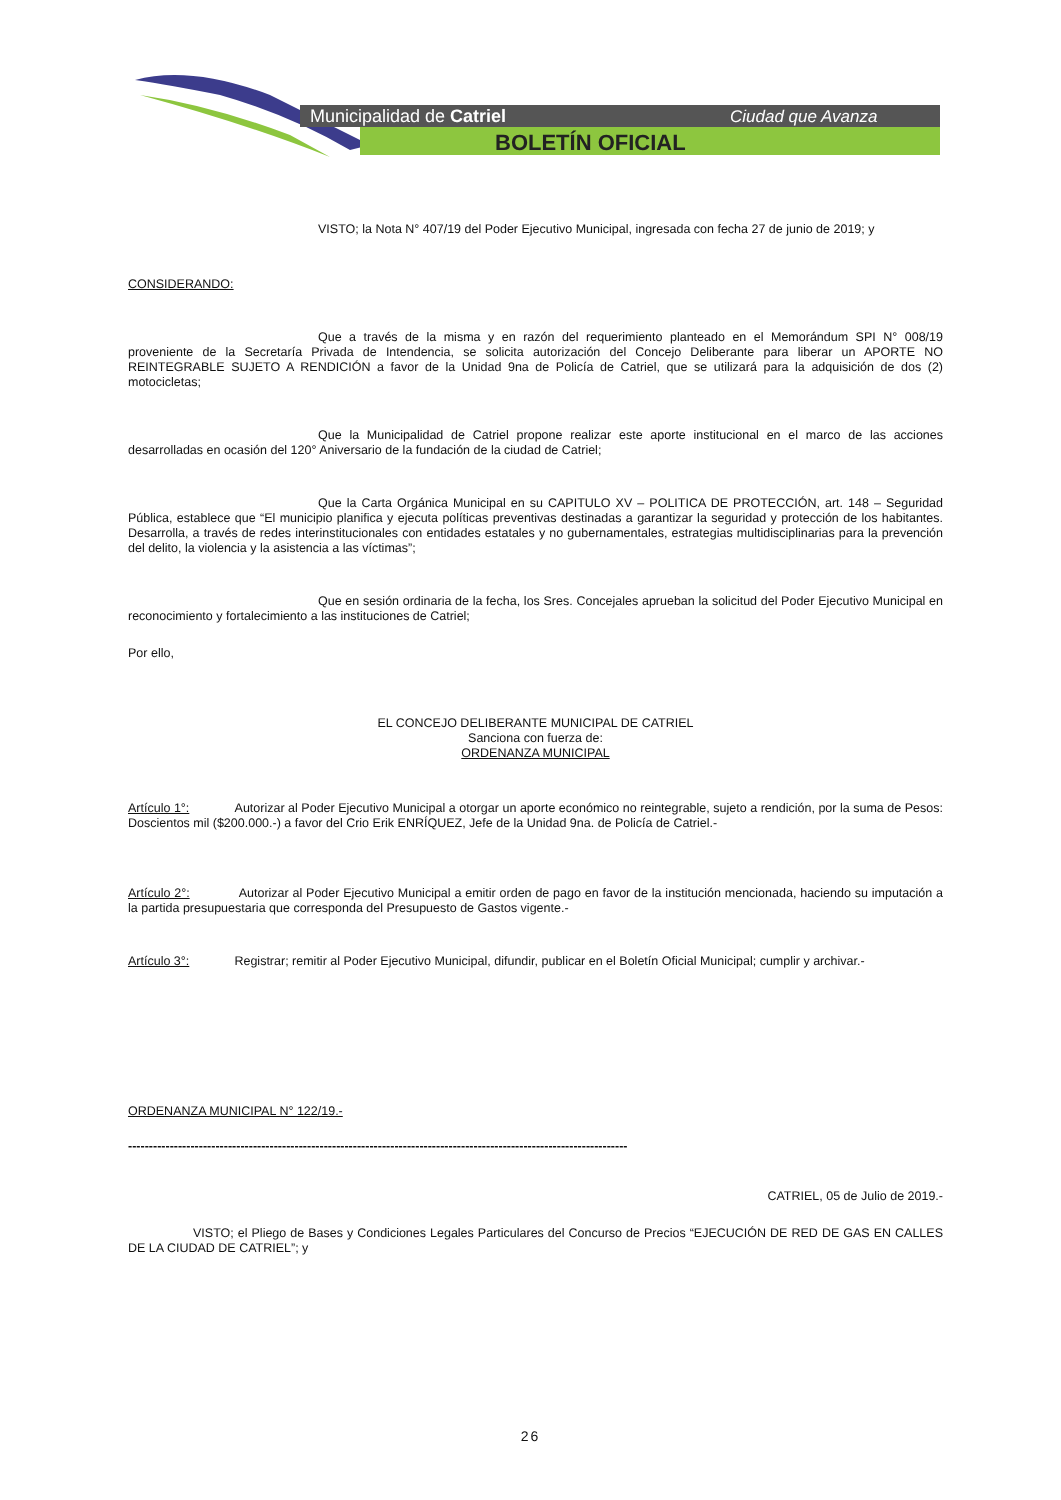Municipalidad de Catriel
Ciudad que Avanza
BOLETÍN OFICIAL
VISTO; la Nota N° 407/19 del Poder Ejecutivo Municipal, ingresada con fecha 27 de junio de 2019; y
CONSIDERANDO:
Que a través de la misma y en razón del requerimiento planteado en el Memorándum SPI N° 008/19 proveniente de la Secretaría Privada de Intendencia, se solicita autorización del Concejo Deliberante para liberar un APORTE NO REINTEGRABLE SUJETO A RENDICIÓN a favor de la Unidad 9na de Policía de Catriel, que se utilizará para la adquisición de dos (2) motocicletas;
Que la Municipalidad de Catriel propone realizar este aporte institucional en el marco de las acciones desarrolladas en ocasión del 120° Aniversario de la fundación de la ciudad de Catriel;
Que la Carta Orgánica Municipal en su CAPITULO XV – POLITICA DE PROTECCIÓN, art. 148 – Seguridad Pública, establece que “El municipio planifica y ejecuta políticas preventivas destinadas a garantizar la seguridad y protección de los habitantes. Desarrolla, a través de redes interinstitucionales con entidades estatales y no gubernamentales, estrategias multidisciplinarias para la prevención del delito, la violencia y la asistencia a las víctimas”;
Que en sesión ordinaria de la fecha, los Sres. Concejales aprueban la solicitud del Poder Ejecutivo Municipal en reconocimiento y fortalecimiento a las instituciones de Catriel;
Por ello,
EL CONCEJO DELIBERANTE MUNICIPAL DE CATRIEL
Sanciona con fuerza de:
ORDENANZA MUNICIPAL
Artículo 1°: Autorizar al Poder Ejecutivo Municipal a otorgar un aporte económico no reintegrable, sujeto a rendición, por la suma de Pesos: Doscientos mil ($200.000.-) a favor del Crio Erik ENRÍQUEZ, Jefe de la Unidad 9na. de Policía de Catriel.-
Artículo 2°: Autorizar al Poder Ejecutivo Municipal a emitir orden de pago en favor de la institución mencionada, haciendo su imputación a la partida presupuestaria que corresponda del Presupuesto de Gastos vigente.-
Artículo 3°: Registrar; remitir al Poder Ejecutivo Municipal, difundir, publicar en el Boletín Oficial Municipal; cumplir y archivar.-
ORDENANZA MUNICIPAL N° 122/19.-
------------------------------------------------------------------------------------------------------------------------
CATRIEL, 05 de Julio de 2019.-
VISTO; el Pliego de Bases y Condiciones Legales Particulares del Concurso de Precios “EJECUCIÓN DE RED DE GAS EN CALLES DE LA CIUDAD DE CATRIEL”; y
26